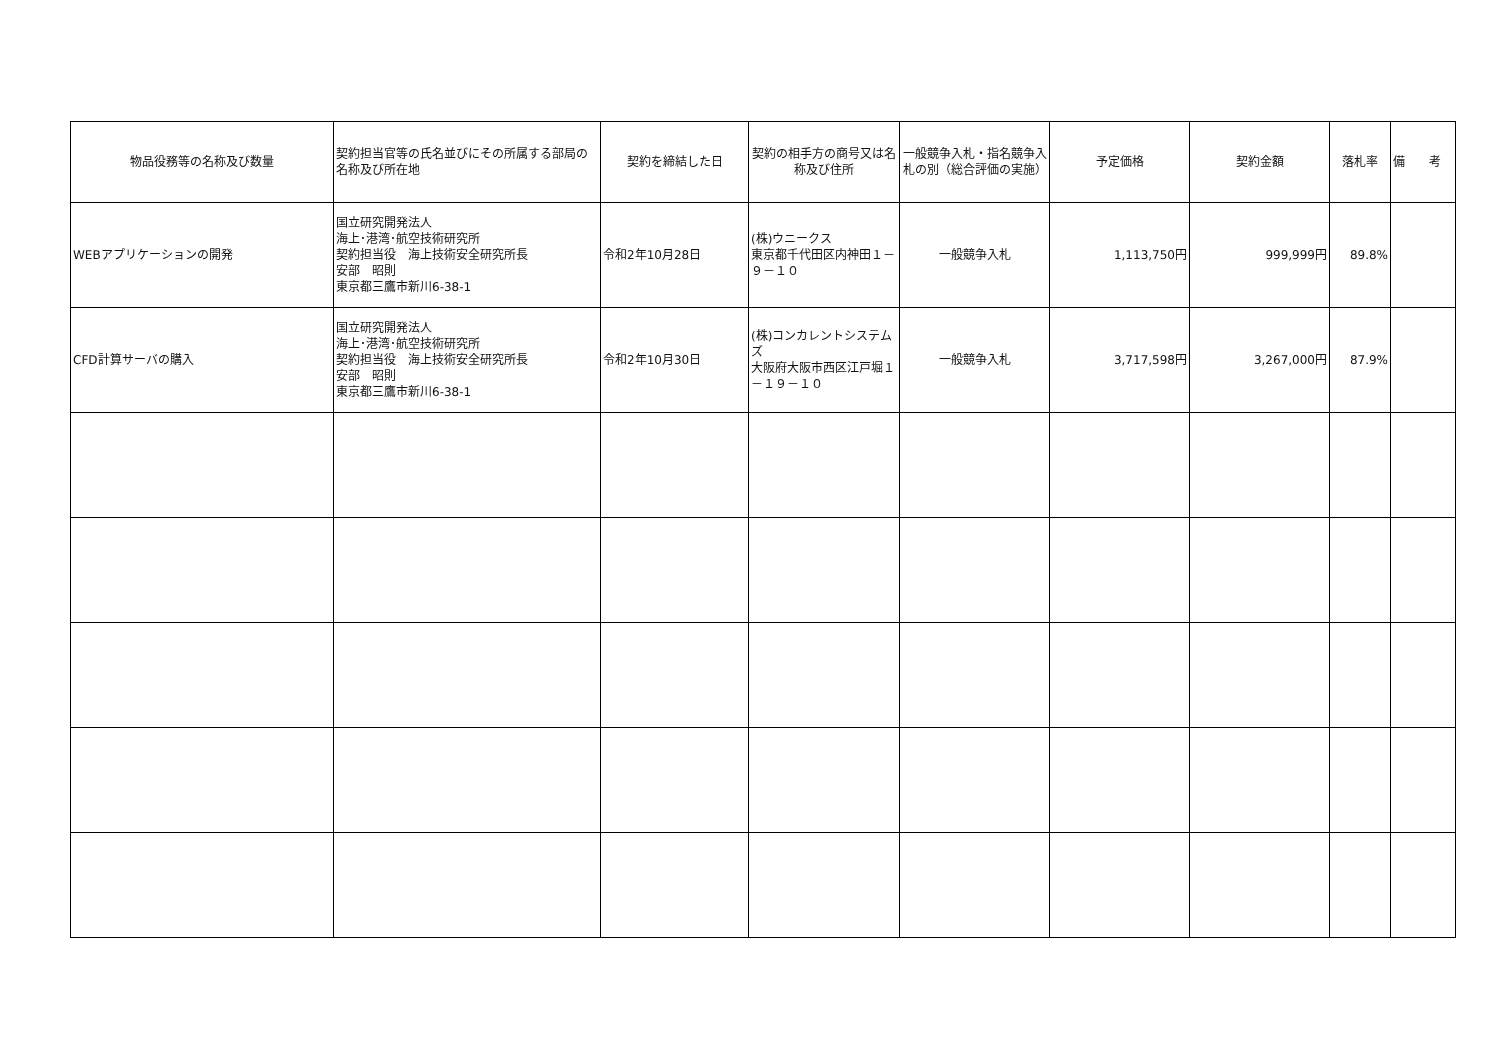| 物品役務等の名称及び数量 | 契約担当官等の氏名並びにその所属する部局の名称及び所在地 | 契約を締結した日 | 契約の相手方の商号又は名称及び住所 | 一般競争入札・指名競争入札の別（総合評価の実施） | 予定価格 | 契約金額 | 落札率 | 備 考 |
| --- | --- | --- | --- | --- | --- | --- | --- | --- |
| WEBアプリケーションの開発 | 国立研究開発法人 海上･港湾･航空技術研究所 契約担当役 海上技術安全研究所長 安部 昭則 東京都三鷹市新川6-38-1 | 令和2年10月28日 | (株)ウニークス 東京都千代田区内神田１－９－１０ | 一般競争入札 | 1,113,750円 | 999,999円 | 89.8% | |
| CFD計算サーバの購入 | 国立研究開発法人 海上･港湾･航空技術研究所 契約担当役 海上技術安全研究所長 安部 昭則 東京都三鷹市新川6-38-1 | 令和2年10月30日 | (株)コンカレントシステムズ 大阪府大阪市西区江戸堀１－１９－１０ | 一般競争入札 | 3,717,598円 | 3,267,000円 | 87.9% | |